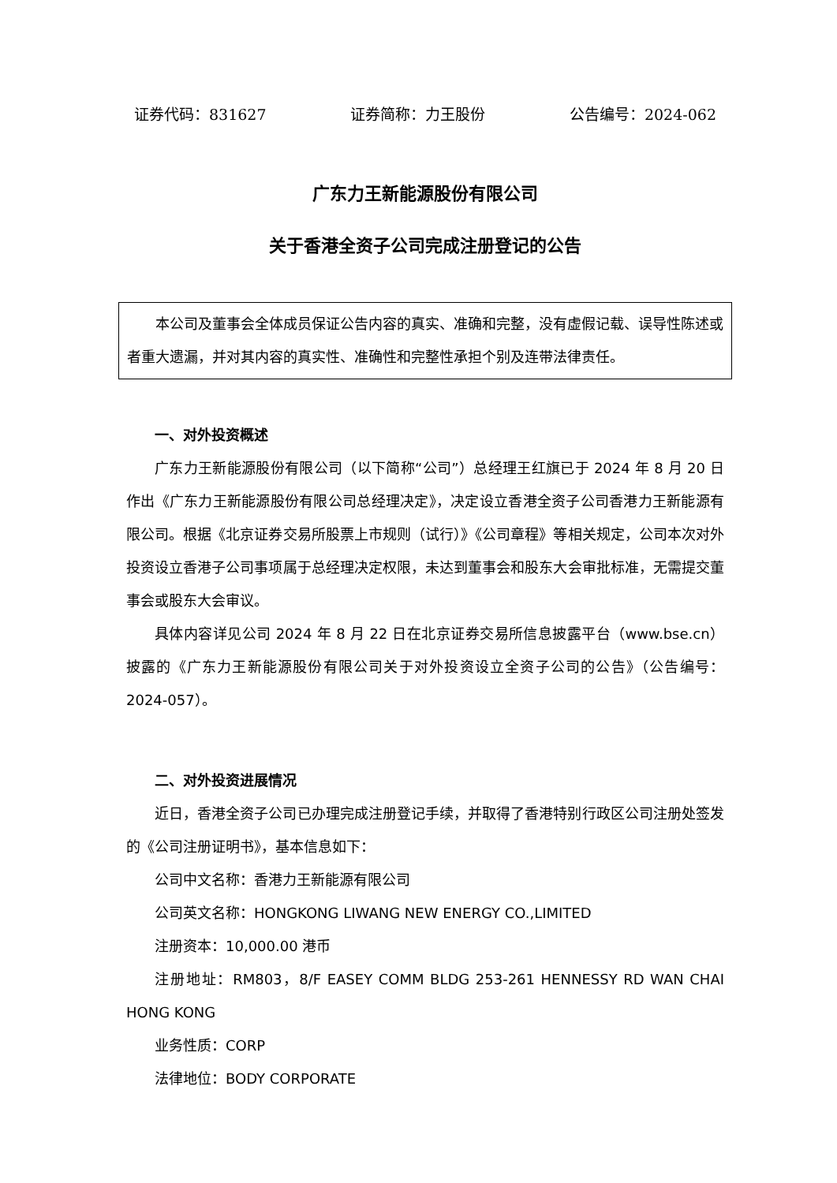证券代码：831627 证券简称：力王股份 公告编号：2024-062
广东力王新能源股份有限公司
关于香港全资子公司完成注册登记的公告
本公司及董事会全体成员保证公告内容的真实、准确和完整，没有虚假记载、误导性陈述或者重大遗漏，并对其内容的真实性、准确性和完整性承担个别及连带法律责任。
一、对外投资概述
广东力王新能源股份有限公司（以下简称“公司”）总经理王红旗已于 2024 年 8 月 20 日作出《广东力王新能源股份有限公司总经理决定》，决定设立香港全资子公司香港力王新能源有限公司。根据《北京证券交易所股票上市规则（试行）》《公司章程》等相关规定，公司本次对外投资设立香港子公司事项属于总经理决定权限，未达到董事会和股东大会审批标准，无需提交董事会或股东大会审议。
具体内容详见公司 2024 年 8 月 22 日在北京证券交易所信息披露平台（www.bse.cn）披露的《广东力王新能源股份有限公司关于对外投资设立全资子公司的公告》（公告编号：2024-057）。
二、对外投资进展情况
近日，香港全资子公司已办理完成注册登记手续，并取得了香港特别行政区公司注册处签发的《公司注册证明书》，基本信息如下：
公司中文名称：香港力王新能源有限公司
公司英文名称：HONGKONG LIWANG NEW ENERGY CO.,LIMITED
注册资本：10,000.00 港币
注册地址：RM803，8/F EASEY COMM BLDG 253-261 HENNESSY RD WAN CHAI HONG KONG
业务性质：CORP
法律地位：BODY CORPORATE